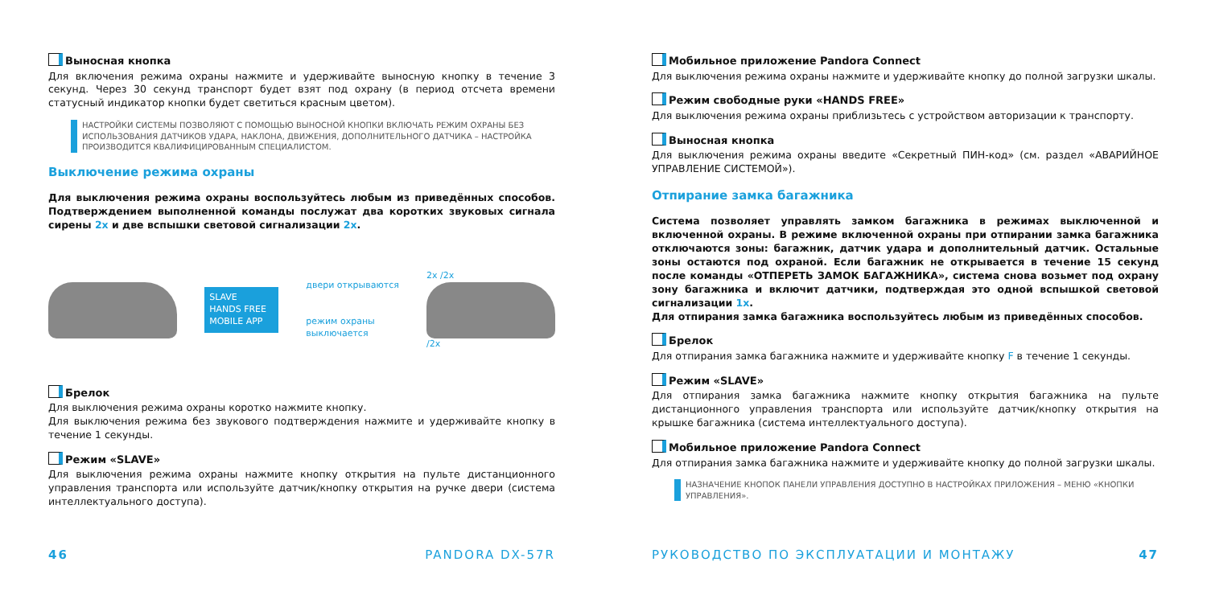Выносная кнопка
Для включения режима охраны нажмите и удерживайте выносную кнопку в течение 3 секунд. Через 30 секунд транспорт будет взят под охрану (в период отсчета времени статусный индикатор кнопки будет светиться красным цветом).
НАСТРОЙКИ СИСТЕМЫ ПОЗВОЛЯЮТ С ПОМОЩЬЮ ВЫНОСНОЙ КНОПКИ ВКЛЮЧАТЬ РЕЖИМ ОХРАНЫ БЕЗ ИСПОЛЬЗОВАНИЯ ДАТЧИКОВ УДАРА, НАКЛОНА, ДВИЖЕНИЯ, ДОПОЛНИТЕЛЬНОГО ДАТЧИКА – НАСТРОЙКА ПРОИЗВОДИТСЯ КВАЛИФИЦИРОВАННЫМ СПЕЦИАЛИСТОМ.
Выключение режима охраны
Для выключения режима охраны воспользуйтесь любым из приведённых способов. Подтверждением выполненной команды послужат два коротких звуковых сигнала сирены 2x и две вспышки световой сигнализации 2x.
SLAVE
HANDS FREE
MOBILE APP
двери открываются
режим охраны
выключается
2x /2x
/2x
Брелок
Для выключения режима охраны коротко нажмите кнопку.
Для выключения режима без звукового подтверждения нажмите и удерживайте кнопку в течение 1 секунды.
Режим «SLAVE»
Для выключения режима охраны нажмите кнопку открытия на пульте дистанционного управления транспорта или используйте датчик/кнопку открытия на ручке двери (система интеллектуального доступа).
46 PANDORA DX-57R
Мобильное приложение Pandora Connect
Для выключения режима охраны нажмите и удерживайте кнопку до полной загрузки шкалы.
Режим свободные руки «HANDS FREE»
Для выключения режима охраны приблизьтесь с устройством авторизации к транспорту.
Выносная кнопка
Для выключения режима охраны введите «Секретный ПИН-код» (см. раздел «АВАРИЙНОЕ УПРАВЛЕНИЕ СИСТЕМОЙ»).
Отпирание замка багажника
Система позволяет управлять замком багажника в режимах выключенной и включенной охраны. В режиме включенной охраны при отпирании замка багажника отключаются зоны: багажник, датчик удара и дополнительный датчик. Остальные зоны остаются под охраной. Если багажник не открывается в течение 15 секунд после команды «ОТПЕРЕТЬ ЗАМОК БАГАЖНИКА», система снова возьмет под охрану зону багажника и включит датчики, подтверждая это одной вспышкой световой сигнализации 1x.
Для отпирания замка багажника воспользуйтесь любым из приведённых способов.
Брелок
Для отпирания замка багажника нажмите и удерживайте кнопку F в течение 1 секунды.
Режим «SLAVE»
Для отпирания замка багажника нажмите кнопку открытия багажника на пульте дистанционного управления транспорта или используйте датчик/кнопку открытия на крышке багажника (система интеллектуального доступа).
Мобильное приложение Pandora Connect
Для отпирания замка багажника нажмите и удерживайте кнопку до полной загрузки шкалы.
НАЗНАЧЕНИЕ КНОПОК ПАНЕЛИ УПРАВЛЕНИЯ ДОСТУПНО В НАСТРОЙКАХ ПРИЛОЖЕНИЯ – МЕНЮ «КНОПКИ УПРАВЛЕНИЯ».
РУКОВОДСТВО ПО ЭКСПЛУАТАЦИИ И МОНТАЖУ 47